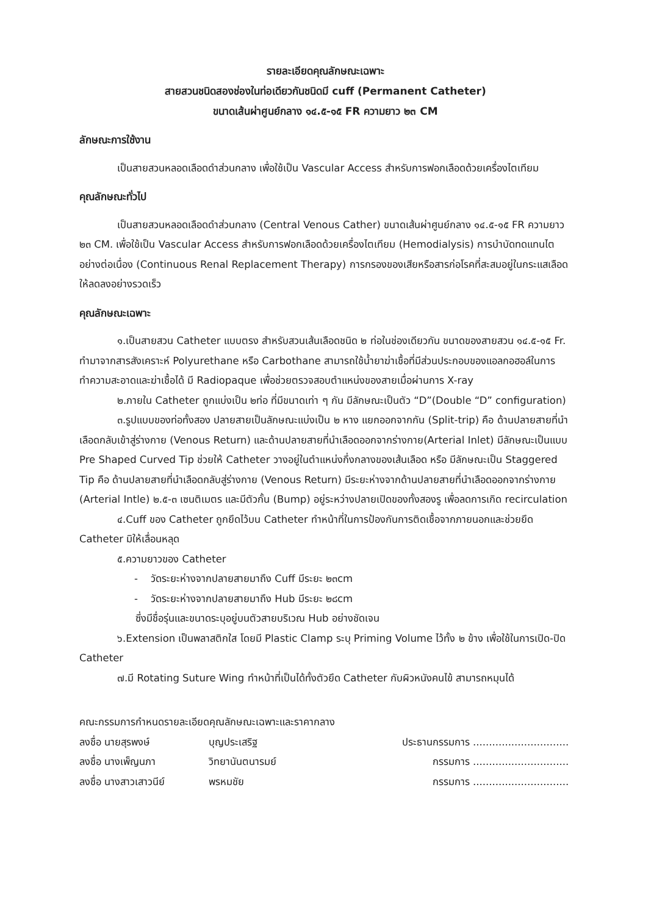รายละเอียดคุณลักษณะเฉพาะ
สายสวนชนิดสองช่องในท่อเดียวกันชนิดมี cuff (Permanent Catheter)
ขนาดเส้นผ่าศูนย์กลาง ๑๔.๕-๑๕ FR ความยาว ๒๓ CM
ลักษณะการใช้งาน
เป็นสายสวนหลอดเลือดดำส่วนกลาง เพื่อใช้เป็น Vascular Access สำหรับการฟอกเลือดด้วยเครื่องไตเทียม
คุณลักษณะทั่วไป
เป็นสายสวนหลอดเลือดดำส่วนกลาง (Central Venous Cather) ขนาดเส้นผ่าศูนย์กลาง ๑๔.๕-๑๕ FR ความยาว ๒๓ CM. เพื่อใช้เป็น Vascular Access สำหรับการฟอกเลือดด้วยเครื่องไตเทียม (Hemodialysis) การบำบัดทดแทนไตอย่างต่อเนื่อง (Continuous Renal Replacement Therapy) การกรองของเสียหรือสารก่อโรคที่สะสมอยู่ในกระแสเลือดให้ลดลงอย่างรวดเร็ว
คุณลักษณะเฉพาะ
๑.เป็นสายสวน Catheter แบบตรง สำหรับสวนเส้นเลือดชนิด ๒ ท่อในช่องเดียวกัน ขนาดของสายสวน ๑๔.๕-๑๕ Fr. ทำมาจากสารสังเคราะห์ Polyurethane หรือ Carbothane สามารถใช้น้ำยาฆ่าเชื้อที่มีส่วนประกอบของแอลกอฮอล์ในการทำความสะอาดและฆ่าเชื้อได้ มี Radiopaque เพื่อช่วยตรวจสอบตำแหน่งของสายเมื่อผ่านการ X-ray
๒.ภายใน Catheter ถูกแบ่งเป็น ๒ท่อ ที่มีขนาดเท่า ๆ กัน มีลักษณะเป็นตัว “D”(Double “D” configuration)
๓.รูปแบบของท่อทั้งสอง ปลายสายเป็นลักษณะแบ่งเป็น ๒ หาง แยกออกจากกัน (Split-trip) คือ ด้านปลายสายที่นำเลือดกลับเข้าสู่ร่างกาย (Venous Return) และด้านปลายสายที่นำเลือดออกจากร่างกาย(Arterial Inlet) มีลักษณะเป็นแบบ Pre Shaped Curved Tip ช่วยให้ Catheter วางอยู่ในตำแหน่งกึ่งกลางของเส้นเลือด หรือ มีลักษณะเป็น Staggered Tip คือ ด้านปลายสายที่นำเลือดกลับสู่ร่างกาย (Venous Return) มีระยะห่างจากด้านปลายสายที่นำเลือดออกจากร่างกาย (Arterial Intle) ๒.๕-๓ เซนติเมตร และมีตัวกั้น (Bump) อยู่ระหว่างปลายเปิดของทั้งสองรู เพื่อลดการเกิด recirculation
๔.Cuff ของ Catheter ถูกยึดไว้บน Catheter ทำหน้าที่ในการป้องกันการติดเชื้อจากภายนอกและช่วยยึด Catheter มิให้เลื่อนหลุด
๕.ความยาวของ Catheter
- วัดระยะห่างจากปลายสายมาถึง Cuff มีระยะ ๒๓cm
- วัดระยะห่างจากปลายสายมาถึง Hub มีระยะ ๒๘cm
ซึ่งมีชื่อรุ่นและขนาดระบุอยู่บนตัวสายบริเวณ Hub อย่างชัดเจน
๖.Extension เป็นพลาสติกใส โดยมี Plastic Clamp ระบุ Priming Volume ไว้ทั้ง ๒ ข้าง เพื่อใช้ในการเปิด-ปิด Catheter
๗.มี Rotating Suture Wing ทำหน้าที่เป็นได้ทั้งตัวยึด Catheter กับผิวหนังคนไข้ สามารถหมุนได้
คณะกรรมการกำหนดรายละเอียดคุณลักษณะเฉพาะและราคากลาง
ลงชื่อ นายสุรพงษ์ บุญประเสริฐ ประธานกรรมการ ..............................
ลงชื่อ นางเพ็ญนภา วิทยานันตนารมย์ กรรมการ ..............................
ลงชื่อ นางสาวเสาวนีย์ พรหมชัย กรรมการ ..............................